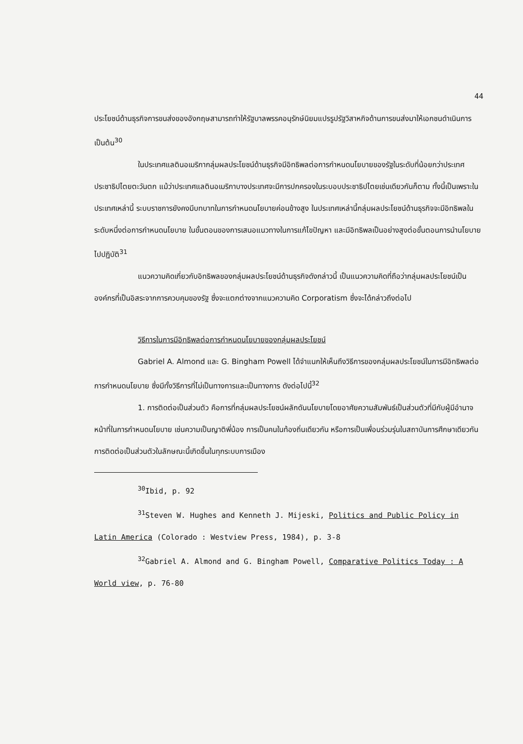44
ประโยชน์ด้านธุรกิจการขนส่งของอังกฤษสามารถทำให้รัฐบาลพรรคอนุรักษ์นิยมแปรรูปรัฐวิสาหกิจด้านการขนส่งมาให้เอกชนดำเนินการ เป็นต้น<sup>30</sup>
ในประเทศแลตินอเมริกากลุ่มผลประโยชน์ด้านธุรกิจมีอิทธิพลต่อการกำหนดนโยบายของรัฐในระดับที่น้อยกว่าประเทศประชาธิปไตยตะวันตก แม้ว่าประเทศแลตินอเมริกาบางประเทศจะมีการปกครองในระบอบประชาธิปไตยเช่นเดียวกันก็ตาม ทั้งนี้เป็นเพราะในประเทศเหล่านี้ ระบบราชการยังคงมีบทบาทในการกำหนดนโยบายค่อนข้างสูง ในประเทศเหล่านี้กลุ่มผลประโยชน์ด้านธุรกิจจะมีอิทธิพลในระดับหนึ่งต่อการกำหนดนโยบาย ในขั้นตอนของการเสนอแนวทางในการแก้ไขปัญหา และมีอิทธิพลเป็นอย่างสูงต่อขั้นตอนการนำนโยบายไปปฏิบัติ<sup>31</sup>
แนวความคิดเกี่ยวกับอิทธิพลของกลุ่มผลประโยชน์ด้านธุรกิจดังกล่าวนี้ เป็นแนวความคิดที่ถือว่ากลุ่มผลประโยชน์เป็นองค์กรที่เป็นอิสระจากการควบคุมของรัฐ ซึ่งจะแตกต่างจากแนวความคิด Corporatism ซึ่งจะได้กล่าวถึงต่อไป
วิธีการในการมีอิทธิพลต่อการกำหนดนโยบายของกลุ่มผลประโยชน์
Gabriel A. Almond และ G. Bingham Powell ได้จำแนกให้เห็นถึงวิธีการของกลุ่มผลประโยชน์ในการมีอิทธิพลต่อการกำหนดนโยบาย ซึ่งมีทั้งวิธีการที่ไม่เป็นทางการและเป็นทางการ ดังต่อไปนี้<sup>32</sup>
1. การติดต่อเป็นส่วนตัว คือการที่กลุ่มผลประโยชน์ผลักดันนโยบายโดยอาศัยความสัมพันธ์เป็นส่วนตัวที่มีกับผู้มีอำนาจหน้าที่ในการกำหนดนโยบาย เช่นความเป็นญาติพี่น้อง การเป็นคนในท้องถิ่นเดียวกัน หรือการเป็นเพื่อนร่วมรุ่นในสถาบันการศึกษาเดียวกัน การติดต่อเป็นส่วนตัวในลักษณะนี้เกิดขึ้นในทุกระบบการเมือง
<sup>30</sup> Ibid, p. 92
<sup>31</sup> Steven W. Hughes and Kenneth J. Mijeski, Politics and Public Policy in Latin America (Colorado : Westview Press, 1984), p. 3-8
<sup>32</sup> Gabriel A. Almond and G. Bingham Powell, Comparative Politics Today : A World view, p. 76-80